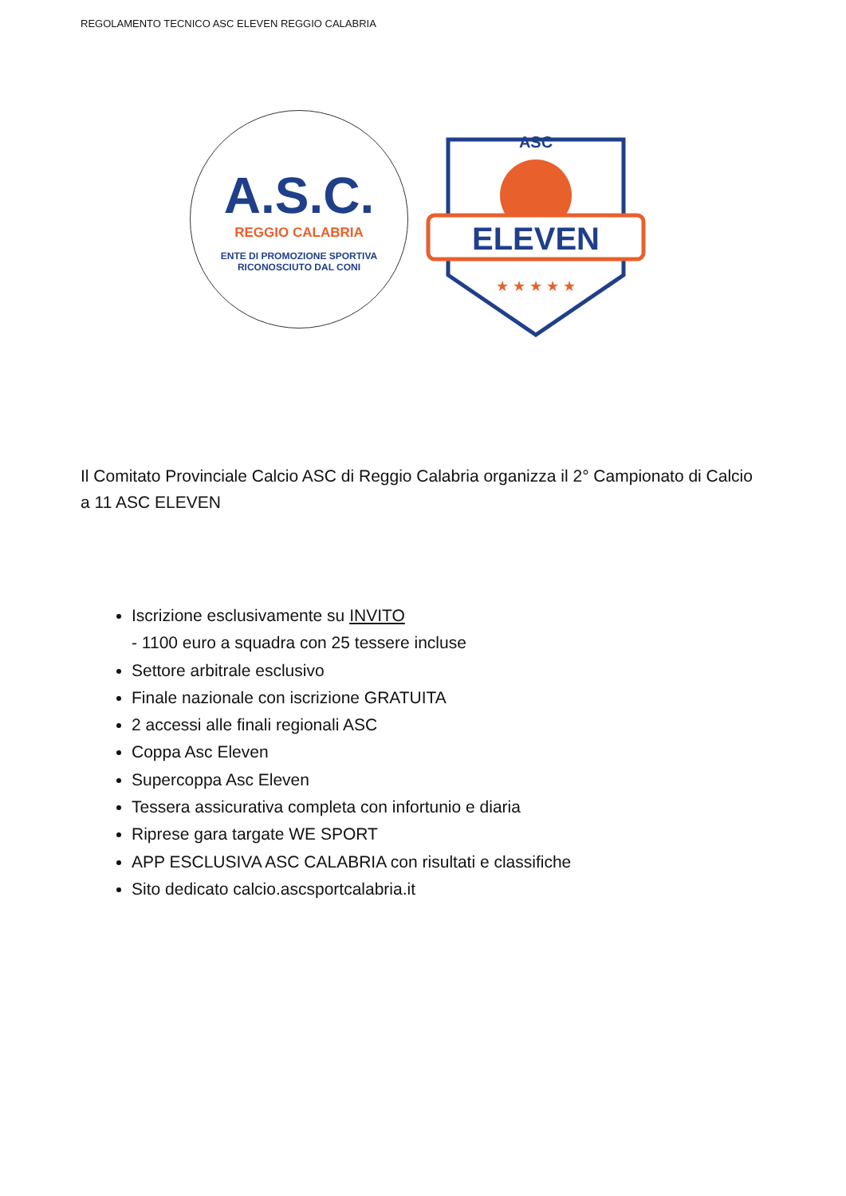REGOLAMENTO TECNICO ASC ELEVEN REGGIO CALABRIA
A.S.C.
REGGIO CALABRIA
ENTE DI PROMOZIONE SPORTIVA
RICONOSCIUTO DAL CONI
ASC
ELEVEN
★ ★ ★ ★ ★
Il Comitato Provinciale Calcio ASC di Reggio Calabria organizza il 2° Campionato di Calcio a 11 ASC ELEVEN
Iscrizione esclusivamente su INVITO
- 1100 euro a squadra con 25 tessere incluse
Settore arbitrale esclusivo
Finale nazionale con iscrizione GRATUITA
2 accessi alle finali regionali ASC
Coppa Asc Eleven
Supercoppa Asc Eleven
Tessera assicurativa completa con infortunio e diaria
Riprese gara targate WE SPORT
APP ESCLUSIVA ASC CALABRIA con risultati e classifiche
Sito dedicato calcio.ascsportcalabria.it